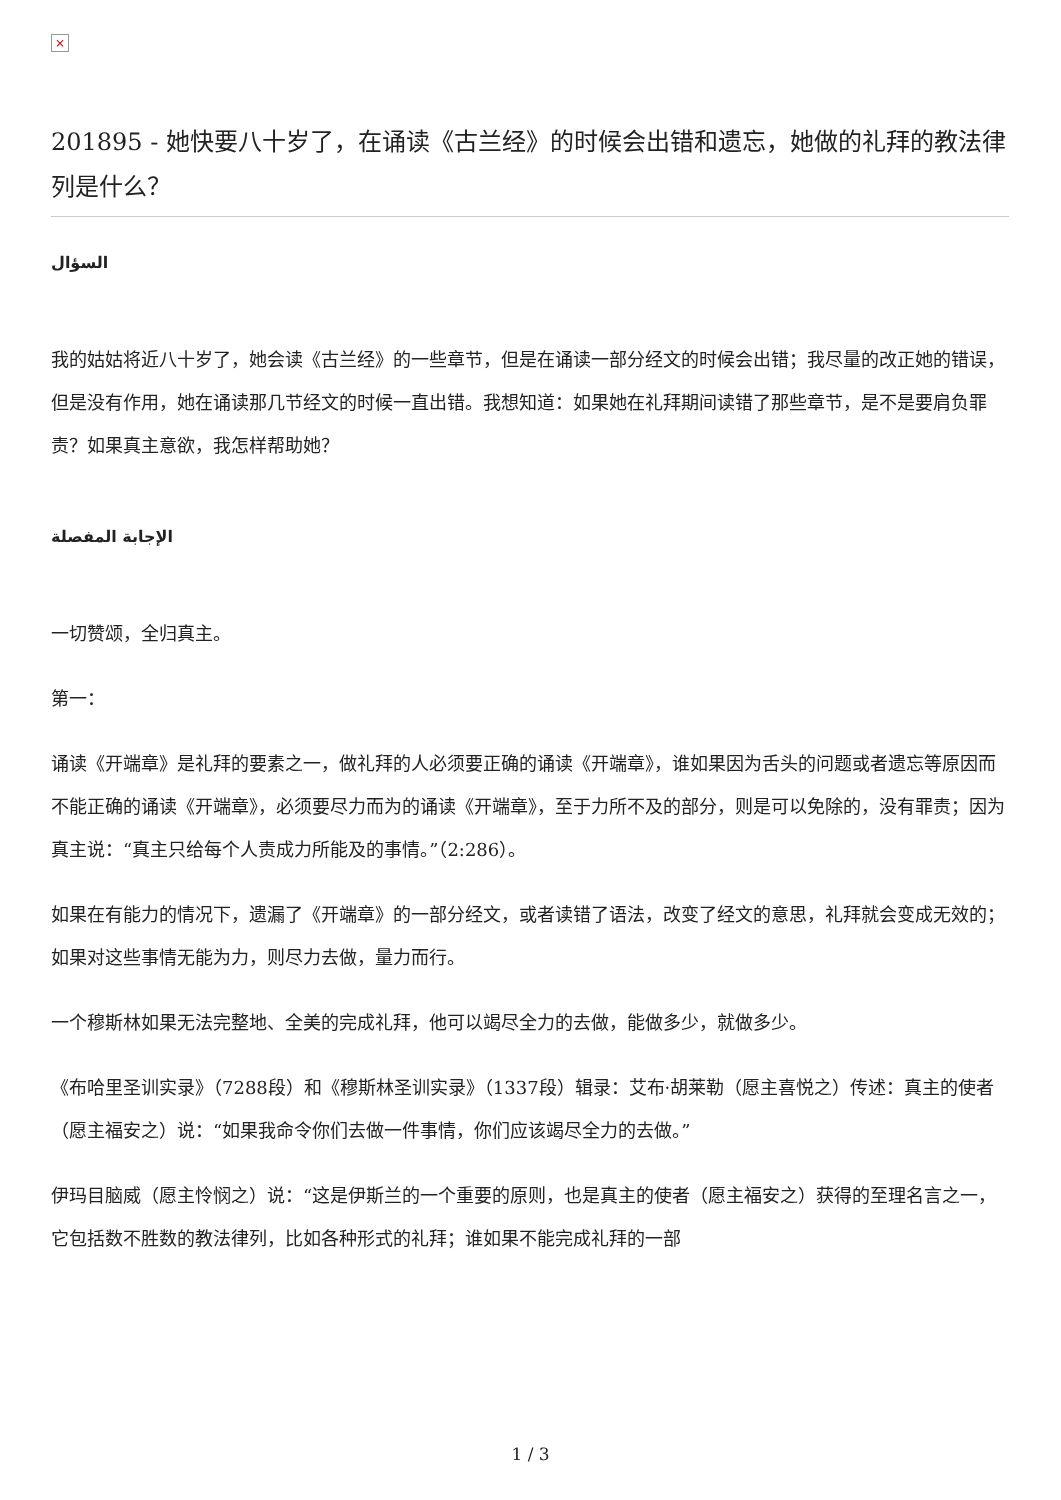×
201895 - 她快要八十岁了，在诵读《古兰经》的时候会出错和遗忘，她做的礼拜的教法律列是什么？
السؤال
我的姑姑将近八十岁了，她会读《古兰经》的一些章节，但是在诵读一部分经文的时候会出错；我尽量的改正她的错误，但是没有作用，她在诵读那几节经文的时候一直出错。我想知道：如果她在礼拜期间读错了那些章节，是不是要肩负罪责？如果真主意欲，我怎样帮助她？
الإجابة المفصلة
一切赞颂，全归真主。
第一：
诵读《开端章》是礼拜的要素之一，做礼拜的人必须要正确的诵读《开端章》，谁如果因为舌头的问题或者遗忘等原因而不能正确的诵读《开端章》，必须要尽力而为的诵读《开端章》，至于力所不及的部分，则是可以免除的，没有罪责；因为真主说：“真主只给每个人责成力所能及的事情。”（2:286）。
如果在有能力的情况下，遗漏了《开端章》的一部分经文，或者读错了语法，改变了经文的意思，礼拜就会变成无效的；如果对这些事情无能为力，则尽力去做，量力而行。
一个穆斯林如果无法完整地、全美的完成礼拜，他可以竭尽全力的去做，能做多少，就做多少。
《布哈里圣训实录》（7288段）和《穆斯林圣训实录》（1337段）辑录：艾布·胡莱勒（愿主喜悦之）传述：真主的使者（愿主福安之）说：“如果我命令你们去做一件事情，你们应该竭尽全力的去做。”
伊玛目脑威（愿主怜悯之）说：“这是伊斯兰的一个重要的原则，也是真主的使者（愿主福安之）获得的至理名言之一，它包括数不胜数的教法律列，比如各种形式的礼拜；谁如果不能完成礼拜的一部
1 / 3